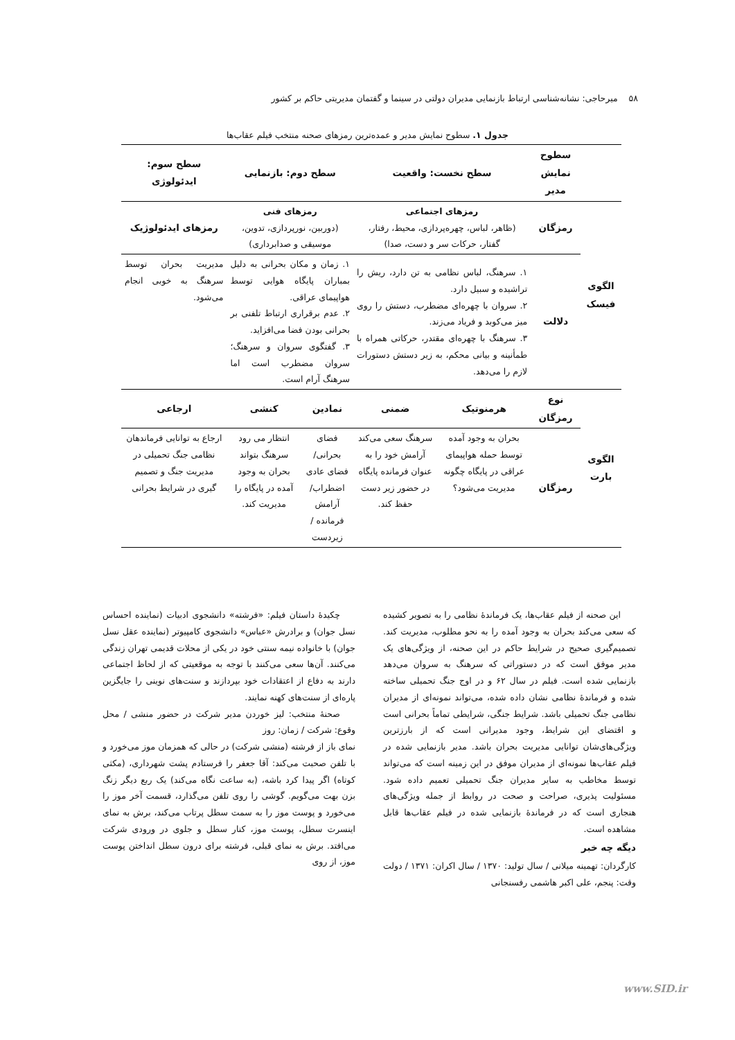۵۸ میرحاجی: نشانه‌شناسی ارتباط بازنمایی مدیران دولتی در سینما و گفتمان مدیریتی حاکم بر کشور
جدول ۱. سطوح نمایش مدیر و عمده‌ترین رمزهای صحنه منتخب فیلم عقاب‌ها
| | سطوح نمایش مدیر | سطح نخست: واقعیت | | سطح دوم: بازنمایی | | سطح سوم: ایدئولوژی |
| --- | --- | --- | --- | --- | --- | --- |
| الگوی فیسک | رمزگان | رمزهای اجتماعی (ظاهر، لباس، چهره‌پردازی، محیط، رفتار، گفتار، حرکات سر و دست، صدا) | | رمزهای فنی (دوربین، نورپردازی، تدوین، موسیقی و صدابرداری) | | رمزهای ایدئولوژیک |
| | دلالت | ۱. سرهنگ، لباس نظامی به تن دارد، ریش را تراشیده و سبیل دارد. ۲. سروان با چهره‌ای مضطرب، دستش را روی میز می‌کوبد و فریاد می‌زند. ۳. سرهنگ با چهره‌ای مقتدر، حرکاتی همراه با طمأنینه و بیانی محکم، به زیر دستش دستورات لازم را می‌دهد. | | ۱. زمان و مکان بحرانی به دلیل بمباران پایگاه هوایی توسط هواپیمای عراقی. ۲. عدم برقراری ارتباط تلفنی بر بحرانی بودن فضا می‌افزاید. ۳. گفتگوی سروان و سرهنگ؛ سروان مضطرب است اما سرهنگ آرام است. | | مدیریت بحران توسط سرهنگ به خوبی انجام می‌شود. |
| الگوی بارت | نوع رمزگان | هرمنوتیک | ضمنی | نمادین | کنشی | ارجاعی |
| | رمزگان | بحران به وجود آمده توسط حمله هواپیمای عراقی در پایگاه چگونه مدیریت می‌شود؟ | سرهنگ سعی می‌کند آرامش خود را به عنوان فرمانده پایگاه در حضور زیر دست حفظ کند. | فضای بحرانی/ فضای عادی اضطراب/ آرامش فرمانده / زیردست | انتظار می رود سرهنگ بتواند بحران به وجود آمده در پایگاه را مدیریت کند. | ارجاع به توانایی فرماندهان نظامی جنگ تحمیلی در مدیریت جنگ و تصمیم گیری در شرایط بحرانی |
این صحنه از فیلم عقاب‌ها، یک فرماندهٔ نظامی را به تصویر کشیده که سعی می‌کند بحران به وجود آمده را به نحو مطلوب، مدیریت کند. تصمیم‌گیری صحیح در شرایط حاکم در این صحنه، از ویژگی‌های یک مدیر موفق است که در دستوراتی که سرهنگ به سروان می‌دهد بازنمایی شده است. فیلم در سال ۶۲ و در اوج جنگ تحمیلی ساخته شده و فرماندهٔ نظامی نشان داده شده، می‌تواند نمونه‌ای از مدیران نظامی جنگ تحمیلی باشد. شرایط جنگی، شرایطی تماماً بحرانی است و اقتضای این شرایط، وجود مدیرانی است که از بارزترین ویژگی‌های‌شان توانایی مدیریت بحران باشد. مدیر بازنمایی شده در فیلم عقاب‌ها نمونه‌ای از مدیران موفق در این زمینه است که می‌تواند توسط مخاطب به سایر مدیران جنگ تحمیلی تعمیم داده شود. مسئولیت پذیری، صراحت و صحت در روابط از جمله ویژگی‌های هنجاری است که در فرماندهٔ بازنمایی شده در فیلم عقاب‌ها قابل مشاهده است.
دیگه چه خبر
کارگردان: تهمینه میلانی / سال تولید: ۱۳۷۰ / سال اکران: ۱۳۷۱ / دولت وقت: پنجم، علی اکبر هاشمی رفسنجانی
چکیدهٔ داستان فیلم: «فرشته» دانشجوی ادبیات (نماینده احساس نسل جوان) و برادرش «عباس» دانشجوی کامپیوتر (نماینده عقل نسل جوان) با خانواده نیمه سنتی خود در یکی از محلات قدیمی تهران زندگی می‌کنند. آن‌ها سعی می‌کنند با توجه به موقعیتی که از لحاظ اجتماعی دارند به دفاع از اعتقادات خود بپردازند و سنت‌های نوینی را جایگزین پاره‌ای از سنت‌های کهنه نمایند.
صحنهٔ منتخب: لیز خوردن مدیر شرکت در حضور منشی / محل وقوع: شرکت / زمان: روز
نمای باز از فرشته (منشی شرکت) در حالی که همزمان موز می‌خورد و با تلفن صحبت می‌کند: آقا جعفر را فرستادم پشت شهرداری، (مکثی کوتاه) اگر پیدا کرد باشه، (به ساعت نگاه می‌کند) یک ربع دیگر زنگ بزن بهت می‌گویم. گوشی را روی تلفن می‌گذارد، قسمت آخر موز را می‌خورد و پوست موز را به سمت سطل پرتاب می‌کند، برش به نمای اینسرت سطل، پوست موز، کنار سطل و جلوی در ورودی شرکت می‌افتد. برش به نمای قبلی، فرشته برای درون سطل انداختن پوست موز، از روی
www.SID.ir